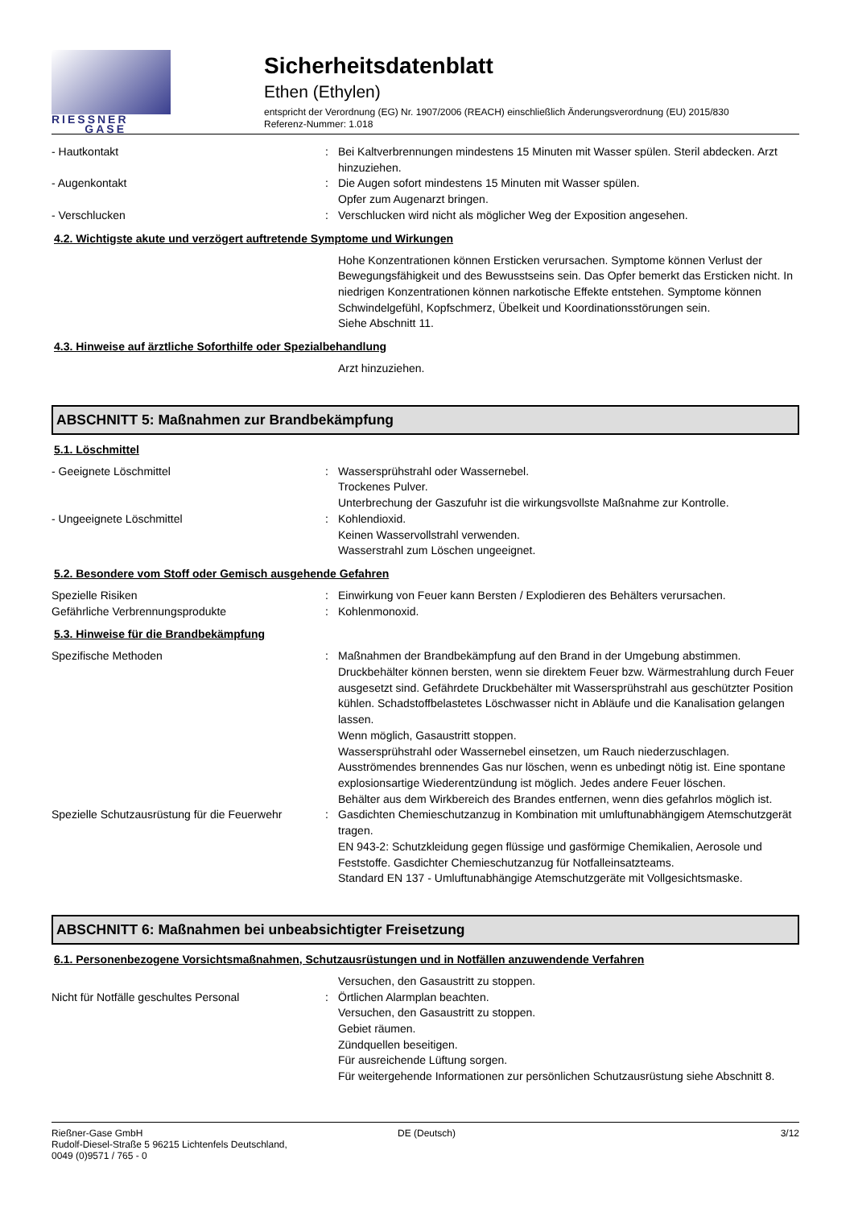RIESSNER
GASE
Sicherheitsdatenblatt
Ethen (Ethylen)
entspricht der Verordnung (EG) Nr. 1907/2006 (REACH) einschließlich Änderungsverordnung (EU) 2015/830
Referenz-Nummer: 1.018
- Hautkontakt : Bei Kaltverbrennungen mindestens 15 Minuten mit Wasser spülen. Steril abdecken. Arzt hinzuziehen.
- Augenkontakt : Die Augen sofort mindestens 15 Minuten mit Wasser spülen.
Opfer zum Augenarzt bringen.
- Verschlucken : Verschlucken wird nicht als möglicher Weg der Exposition angesehen.
4.2. Wichtigste akute und verzögert auftretende Symptome und Wirkungen
Hohe Konzentrationen können Ersticken verursachen. Symptome können Verlust der Bewegungsfähigkeit und des Bewusstseins sein. Das Opfer bemerkt das Ersticken nicht. In niedrigen Konzentrationen können narkotische Effekte entstehen. Symptome können Schwindelgefühl, Kopfschmerz, Übelkeit und Koordinationsstörungen sein.
Siehe Abschnitt 11.
4.3. Hinweise auf ärztliche Soforthilfe oder Spezialbehandlung
Arzt hinzuziehen.
ABSCHNITT 5: Maßnahmen zur Brandbekämpfung
5.1. Löschmittel
- Geeignete Löschmittel : Wassersprühstrahl oder Wassernebel.
Trockenes Pulver.
Unterbrechung der Gaszufuhr ist die wirkungsvollste Maßnahme zur Kontrolle.
- Ungeeignete Löschmittel : Kohlendioxid.
Keinen Wasservollstrahl verwenden.
Wasserstrahl zum Löschen ungeeignet.
5.2. Besondere vom Stoff oder Gemisch ausgehende Gefahren
Spezielle Risiken : Einwirkung von Feuer kann Bersten / Explodieren des Behälters verursachen.
Gefährliche Verbrennungsprodukte : Kohlenmonoxid.
5.3. Hinweise für die Brandbekämpfung
Spezifische Methoden : Maßnahmen der Brandbekämpfung auf den Brand in der Umgebung abstimmen.
Druckbehälter können bersten, wenn sie direktem Feuer bzw. Wärmestrahlung durch Feuer ausgesetzt sind. Gefährdete Druckbehälter mit Wassersprühstrahl aus geschützter Position kühlen. Schadstoffbelastetes Löschwasser nicht in Abläufe und die Kanalisation gelangen lassen.
Wenn möglich, Gasaustritt stoppen.
Wassersprühstrahl oder Wassernebel einsetzen, um Rauch niederzuschlagen.
Ausströmendes brennendes Gas nur löschen, wenn es unbedingt nötig ist. Eine spontane explosionsartige Wiederentzündung ist möglich. Jedes andere Feuer löschen.
Behälter aus dem Wirkbereich des Brandes entfernen, wenn dies gefahrlos möglich ist.
Spezielle Schutzausrüstung für die Feuerwehr
: Gasdichten Chemieschutzanzug in Kombination mit umluftunabhängigem Atemschutzgerät tragen.
EN 943-2: Schutzkleidung gegen flüssige und gasförmige Chemikalien, Aerosole und Feststoffe. Gasdichter Chemieschutzanzug für Notfalleinsatzteams.
Standard EN 137 - Umluftunabhängige Atemschutzgeräte mit Vollgesichtsmaske.
ABSCHNITT 6: Maßnahmen bei unbeabsichtigter Freisetzung
6.1. Personenbezogene Vorsichtsmaßnahmen, Schutzausrüstungen und in Notfällen anzuwendende Verfahren
Versuchen, den Gasaustritt zu stoppen.
Nicht für Notfälle geschultes Personal : Örtlichen Alarmplan beachten.
Versuchen, den Gasaustritt zu stoppen.
Gebiet räumen.
Zündquellen beseitigen.
Für ausreichende Lüftung sorgen.
Für weitergehende Informationen zur persönlichen Schutzausrüstung siehe Abschnitt 8.
Rießner-Gase GmbH
Rudolf-Diesel-Straße 5 96215 Lichtenfels Deutschland,
0049 (0)9571 / 765 - 0
DE (Deutsch) 3/12